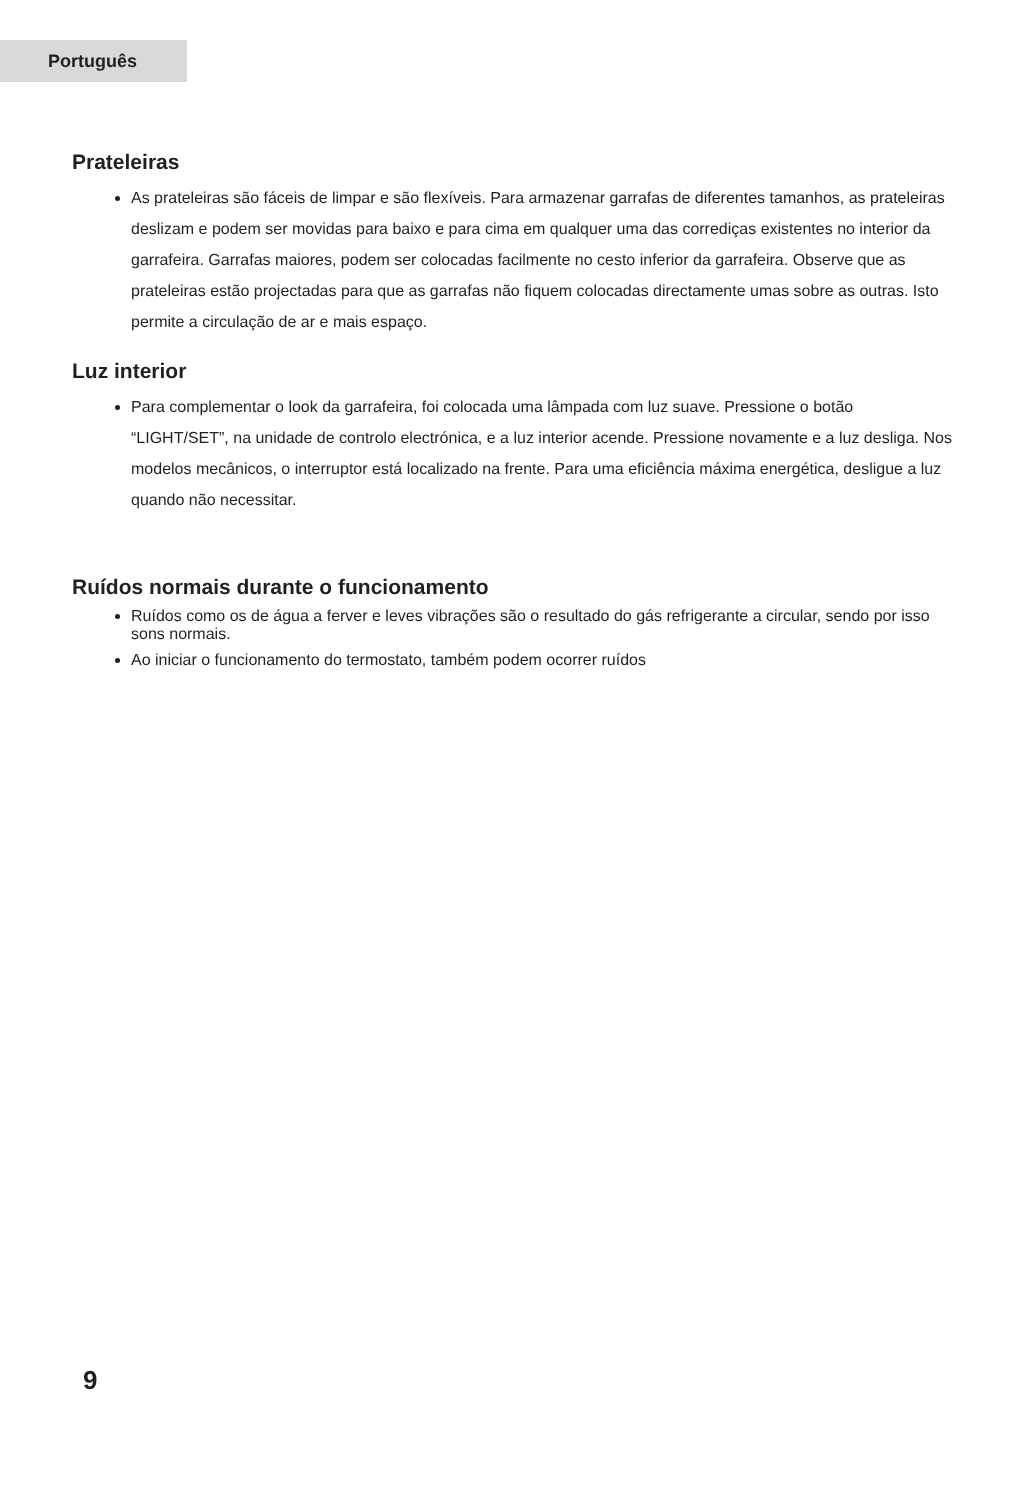Português
Prateleiras
As prateleiras são fáceis de limpar e são flexíveis. Para armazenar garrafas de diferentes tamanhos, as prateleiras deslizam e podem ser movidas para baixo e para cima em qualquer uma das corrediças existentes no interior da garrafeira. Garrafas maiores, podem ser colocadas facilmente no cesto inferior da garrafeira. Observe que as prateleiras estão projectadas para que as garrafas não fiquem colocadas directamente umas sobre as outras. Isto permite a circulação de ar e mais espaço.
Luz interior
Para complementar o look da garrafeira, foi colocada uma lâmpada com luz suave. Pressione o botão “LIGHT/SET”, na unidade de controlo electrónica, e a luz interior acende. Pressione novamente e a luz desliga. Nos modelos mecânicos, o interruptor está localizado na frente. Para uma eficiência máxima energética, desligue a luz quando não necessitar.
Ruídos normais durante o funcionamento
Ruídos como os de água a ferver e leves vibrações são o resultado do gás refrigerante a circular, sendo por isso sons normais.
Ao iniciar o funcionamento do termostato, também podem ocorrer ruídos
9